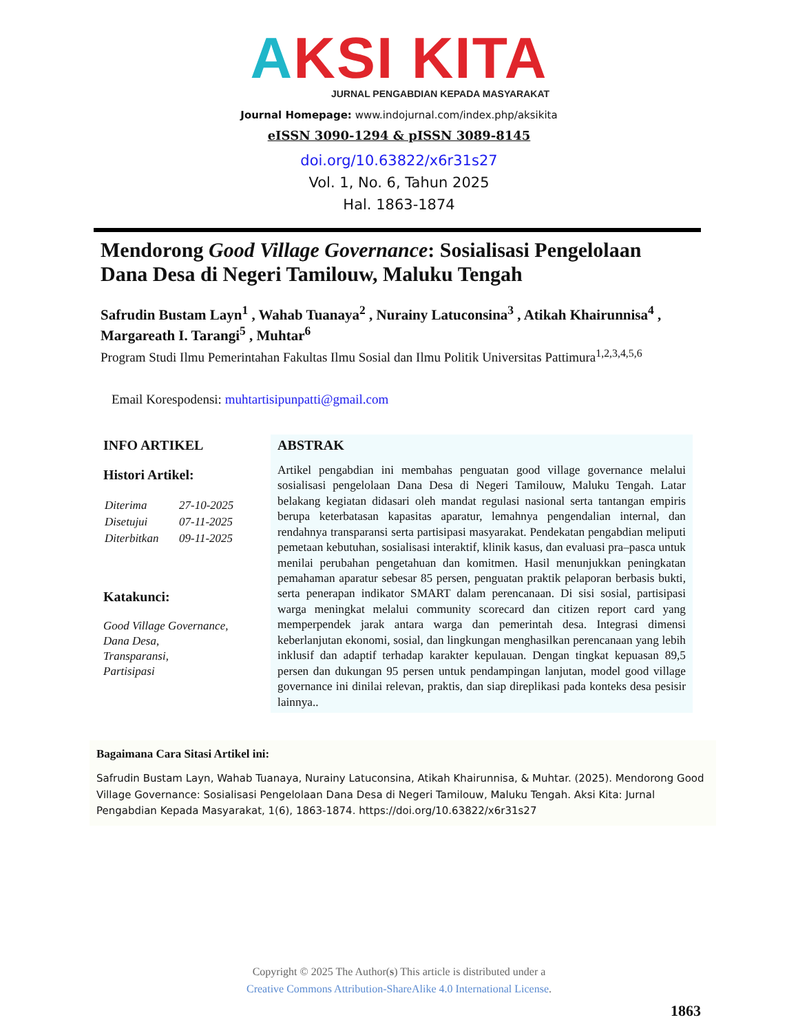AKSI KITA
JURNAL PENGABDIAN KEPADA MASYARAKAT
Journal Homepage: www.indojurnal.com/index.php/aksikita
eISSN 3090-1294 & pISSN 3089-8145
doi.org/10.63822/x6r31s27
Vol. 1, No. 6, Tahun 2025
Hal. 1863-1874
Mendorong Good Village Governance: Sosialisasi Pengelolaan Dana Desa di Negeri Tamilouw, Maluku Tengah
Safrudin Bustam Layn<sup>1</sup> , Wahab Tuanaya<sup>2</sup> , Nurainy Latuconsina<sup>3</sup> , Atikah Khairunnisa<sup>4</sup> , Margareath I. Tarangi<sup>5</sup> , Muhtar<sup>6</sup>
Program Studi Ilmu Pemerintahan Fakultas Ilmu Sosial dan Ilmu Politik Universitas Pattimura<sup>1,2,3,4,5,6</sup>
Email Korespodensi: muhtartisipunpatti@gmail.com
INFO ARTIKEL
Histori Artikel:
| Diterima | 27-10-2025 |
| Disetujui | 07-11-2025 |
| Diterbitkan | 09-11-2025 |
Katakunci:
Good Village Governance,
Dana Desa,
Transparansi,
Partisipasi
ABSTRAK
Artikel pengabdian ini membahas penguatan good village governance melalui sosialisasi pengelolaan Dana Desa di Negeri Tamilouw, Maluku Tengah. Latar belakang kegiatan didasari oleh mandat regulasi nasional serta tantangan empiris berupa keterbatasan kapasitas aparatur, lemahnya pengendalian internal, dan rendahnya transparansi serta partisipasi masyarakat. Pendekatan pengabdian meliputi pemetaan kebutuhan, sosialisasi interaktif, klinik kasus, dan evaluasi pra–pasca untuk menilai perubahan pengetahuan dan komitmen. Hasil menunjukkan peningkatan pemahaman aparatur sebesar 85 persen, penguatan praktik pelaporan berbasis bukti, serta penerapan indikator SMART dalam perencanaan. Di sisi sosial, partisipasi warga meningkat melalui community scorecard dan citizen report card yang memperpendek jarak antara warga dan pemerintah desa. Integrasi dimensi keberlanjutan ekonomi, sosial, dan lingkungan menghasilkan perencanaan yang lebih inklusif dan adaptif terhadap karakter kepulauan. Dengan tingkat kepuasan 89,5 persen dan dukungan 95 persen untuk pendampingan lanjutan, model good village governance ini dinilai relevan, praktis, dan siap direplikasi pada konteks desa pesisir lainnya..
Bagaimana Cara Sitasi Artikel ini:
Safrudin Bustam Layn, Wahab Tuanaya, Nurainy Latuconsina, Atikah Khairunnisa, & Muhtar. (2025). Mendorong Good Village Governance: Sosialisasi Pengelolaan Dana Desa di Negeri Tamilouw, Maluku Tengah. Aksi Kita: Jurnal Pengabdian Kepada Masyarakat, 1(6), 1863-1874. https://doi.org/10.63822/x6r31s27
Copyright © 2025 The Author(s) This article is distributed under a
Creative Commons Attribution-ShareAlike 4.0 International License.
1863